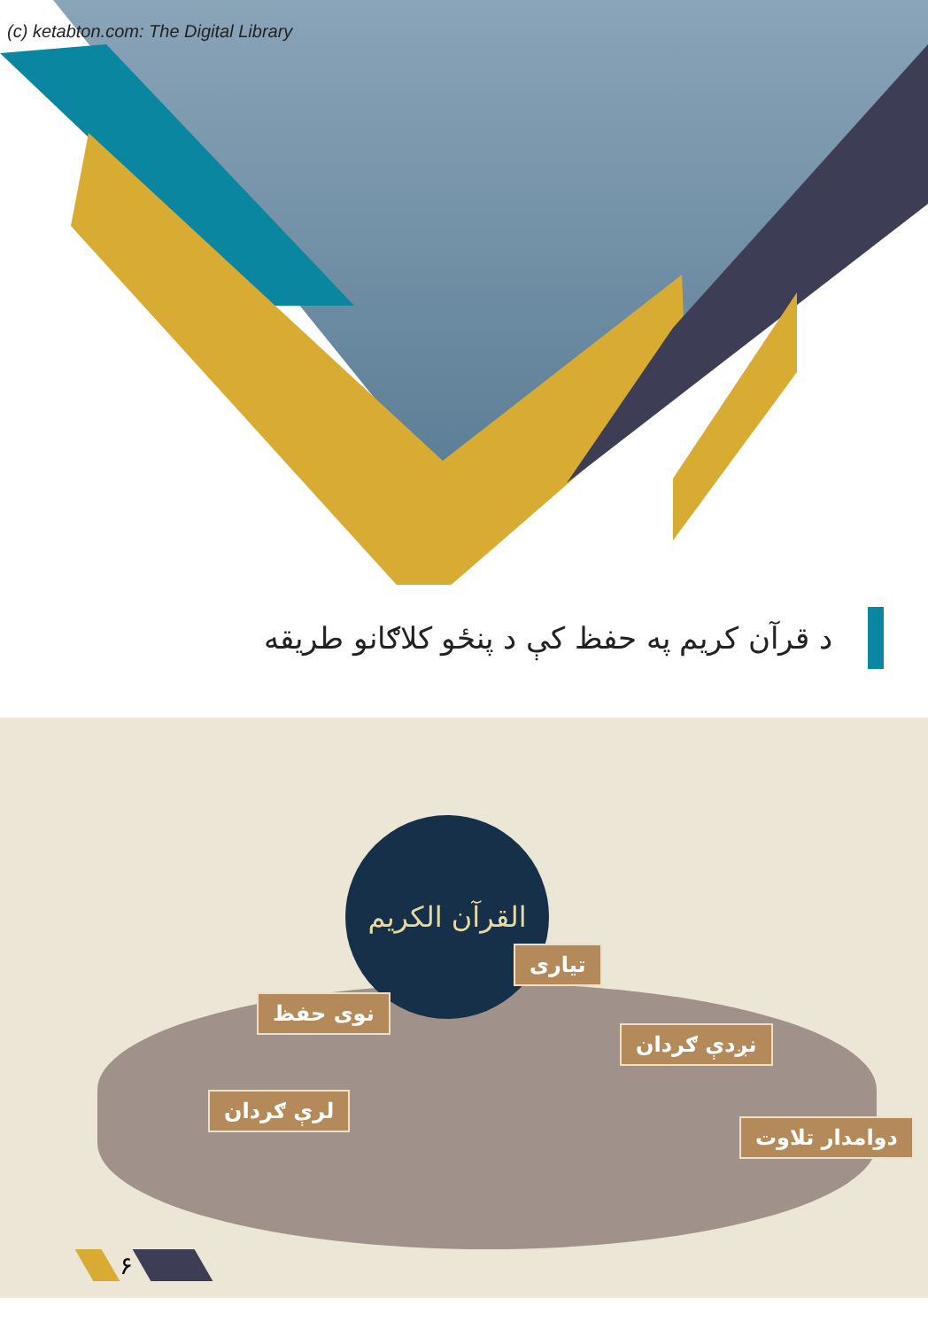(c) ketabton.com: The Digital Library
د قرآن کریم په حفظ کې د پنځو کلاګانو طریقه
القرآن الكريم
تیاری
نوی حفظ
نږدې ګردان
لرې ګردان
دوامدار تلاوت
۶